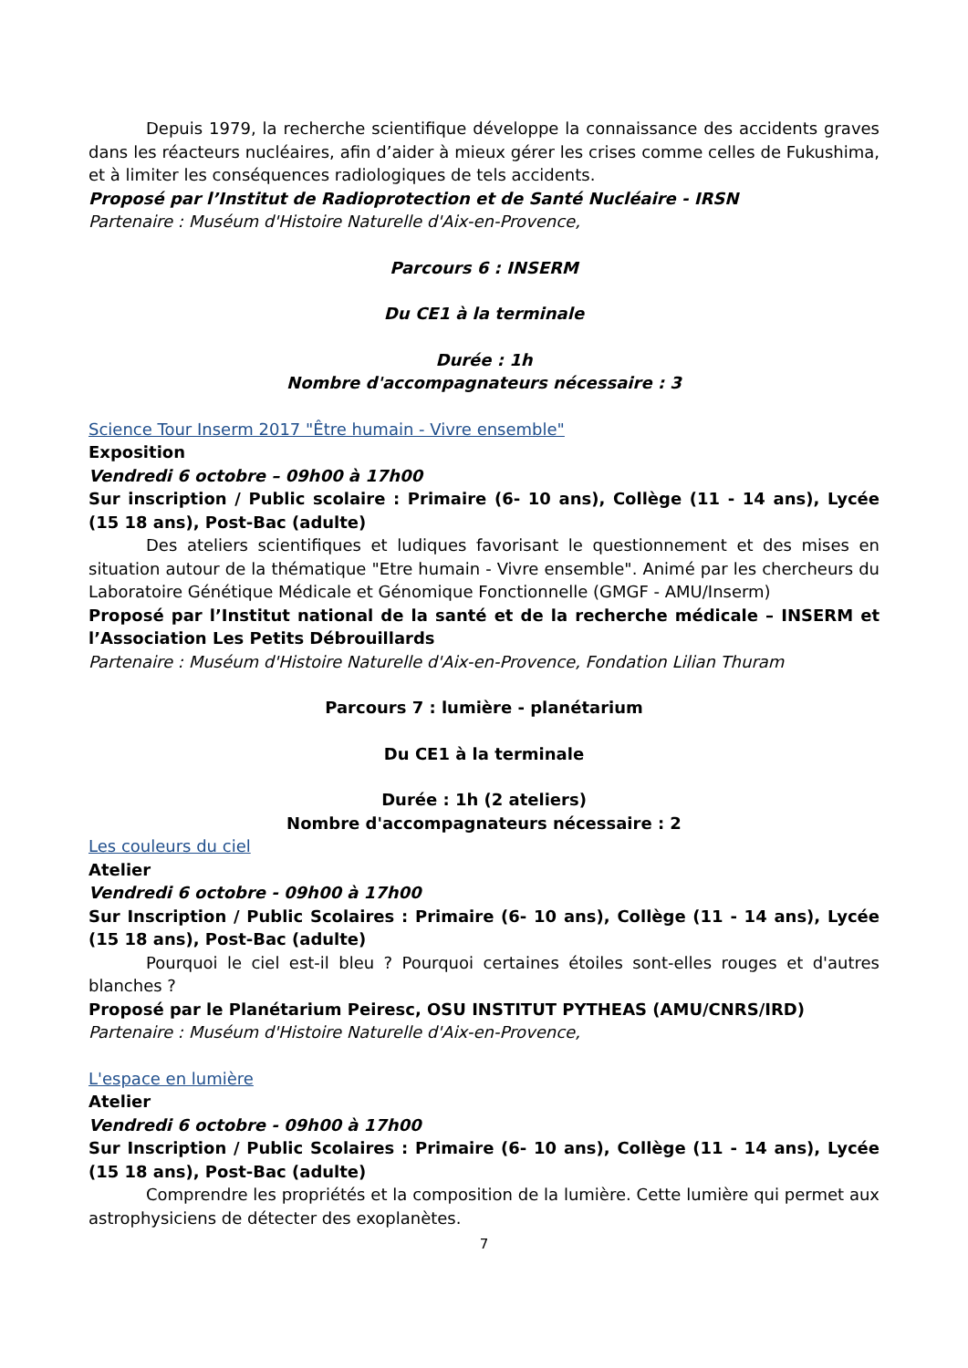Depuis 1979, la recherche scientifique développe la connaissance des accidents graves dans les réacteurs nucléaires, afin d’aider à mieux gérer les crises comme celles de Fukushima, et à limiter les conséquences radiologiques de tels accidents.
Proposé par l’Institut de Radioprotection et de Santé Nucléaire - IRSN
Partenaire : Muséum d'Histoire Naturelle d'Aix-en-Provence,
Parcours 6 : INSERM
Du CE1 à la terminale
Durée : 1h
Nombre d'accompagnateurs nécessaire : 3
Science Tour Inserm 2017 "Être humain - Vivre ensemble"
Exposition
Vendredi 6 octobre – 09h00 à 17h00
Sur inscription / Public scolaire : Primaire (6- 10 ans), Collège (11 - 14 ans), Lycée (15 18 ans), Post-Bac (adulte)
Des ateliers scientifiques et ludiques favorisant le questionnement et des mises en situation autour de la thématique "Etre humain - Vivre ensemble". Animé par les chercheurs du Laboratoire Génétique Médicale et Génomique Fonctionnelle (GMGF - AMU/Inserm)
Proposé par l’Institut national de la santé et de la recherche médicale – INSERM et l’Association Les Petits Débrouillards
Partenaire : Muséum d'Histoire Naturelle d'Aix-en-Provence, Fondation Lilian Thuram
Parcours 7 : lumière - planétarium
Du CE1 à la terminale
Durée : 1h (2 ateliers)
Nombre d'accompagnateurs nécessaire : 2
Les couleurs du ciel
Atelier
Vendredi 6 octobre - 09h00 à 17h00
Sur Inscription / Public Scolaires : Primaire (6- 10 ans), Collège (11 - 14 ans), Lycée (15 18 ans), Post-Bac (adulte)
Pourquoi le ciel est-il bleu ? Pourquoi certaines étoiles sont-elles rouges et d'autres blanches ?
Proposé par le Planétarium Peiresc, OSU INSTITUT PYTHEAS (AMU/CNRS/IRD)
Partenaire : Muséum d'Histoire Naturelle d'Aix-en-Provence,
L'espace en lumière
Atelier
Vendredi 6 octobre - 09h00 à 17h00
Sur Inscription / Public Scolaires : Primaire (6- 10 ans), Collège (11 - 14 ans), Lycée (15 18 ans), Post-Bac (adulte)
Comprendre les propriétés et la composition de la lumière. Cette lumière qui permet aux astrophysiciens de détecter des exoplanètes.
7